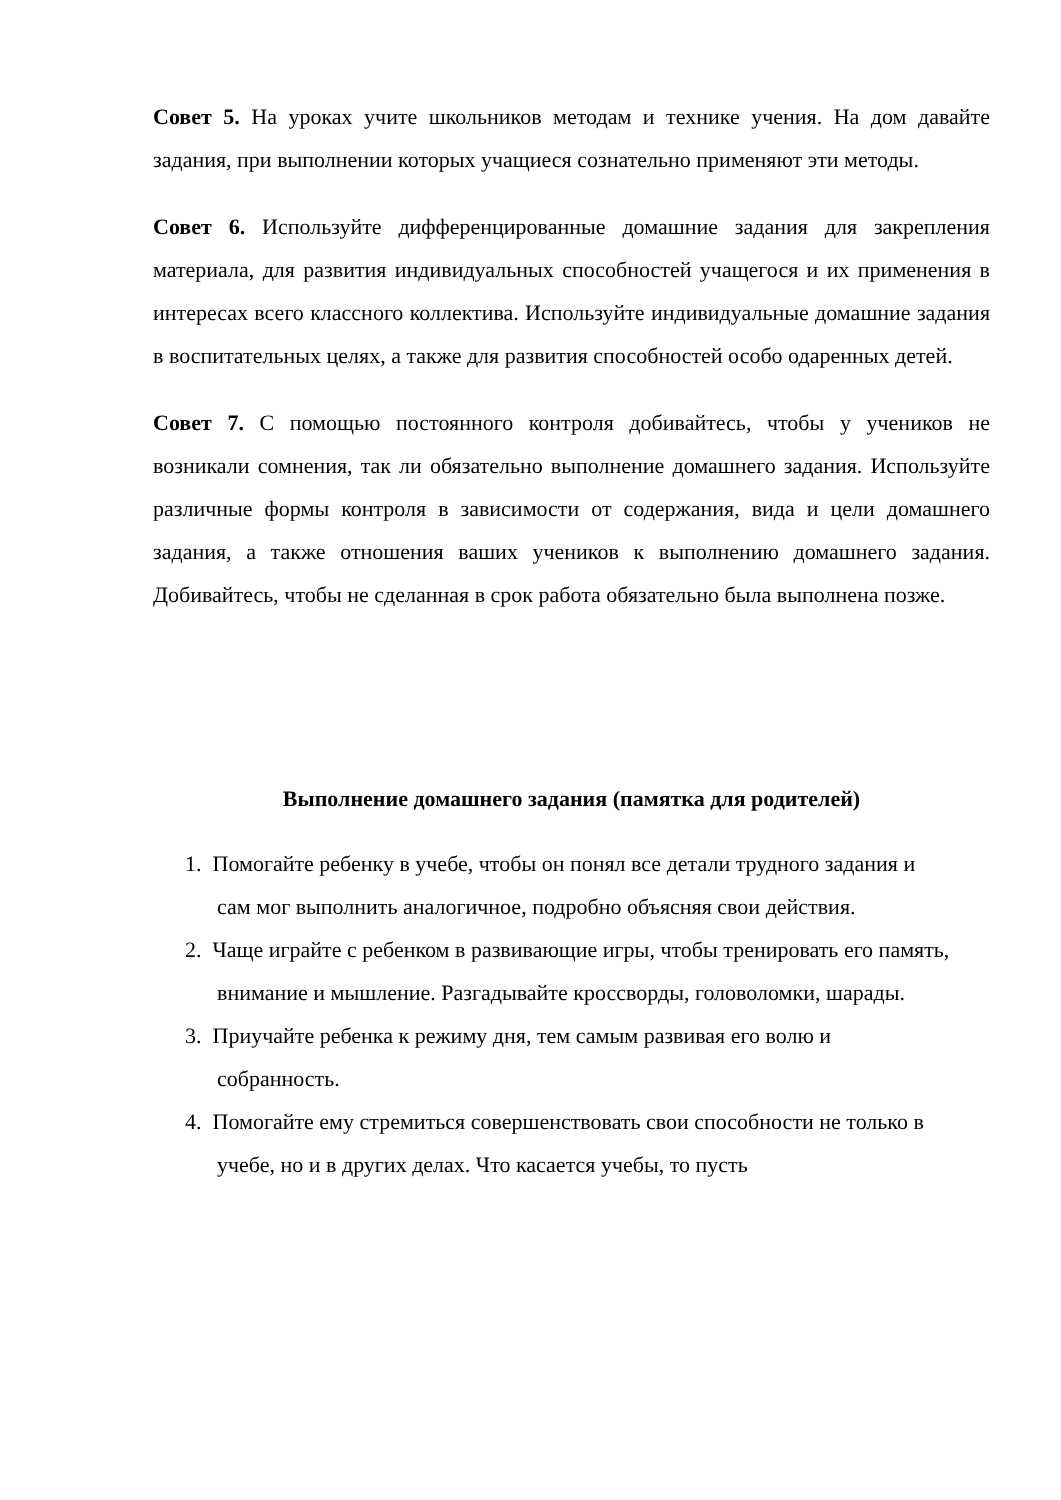Совет 5. На уроках учите школьников методам и технике учения. На дом давайте задания, при выполнении которых учащиеся сознательно применяют эти методы.
Совет 6. Используйте дифференцированные домашние задания для закрепления материала, для развития индивидуальных способностей учащегося и их применения в интересах всего классного коллектива. Используйте индивидуальные домашние задания в воспитательных целях, а также для развития способностей особо одаренных детей.
Совет 7. С помощью постоянного контроля добивайтесь, чтобы у учеников не возникали сомнения, так ли обязательно выполнение домашнего задания. Используйте различные формы контроля в зависимости от содержания, вида и цели домашнего задания, а также отношения ваших учеников к выполнению домашнего задания. Добивайтесь, чтобы не сделанная в срок работа обязательно была выполнена позже.
Выполнение домашнего задания (памятка для родителей)
1. Помогайте ребенку в учебе, чтобы он понял все детали трудного задания и сам мог выполнить аналогичное, подробно объясняя свои действия.
2. Чаще играйте с ребенком в развивающие игры, чтобы тренировать его память, внимание и мышление. Разгадывайте кроссворды, головоломки, шарады.
3. Приучайте ребенка к режиму дня, тем самым развивая его волю и собранность.
4. Помогайте ему стремиться совершенствовать свои способности не только в учебе, но и в других делах. Что касается учебы, то пусть